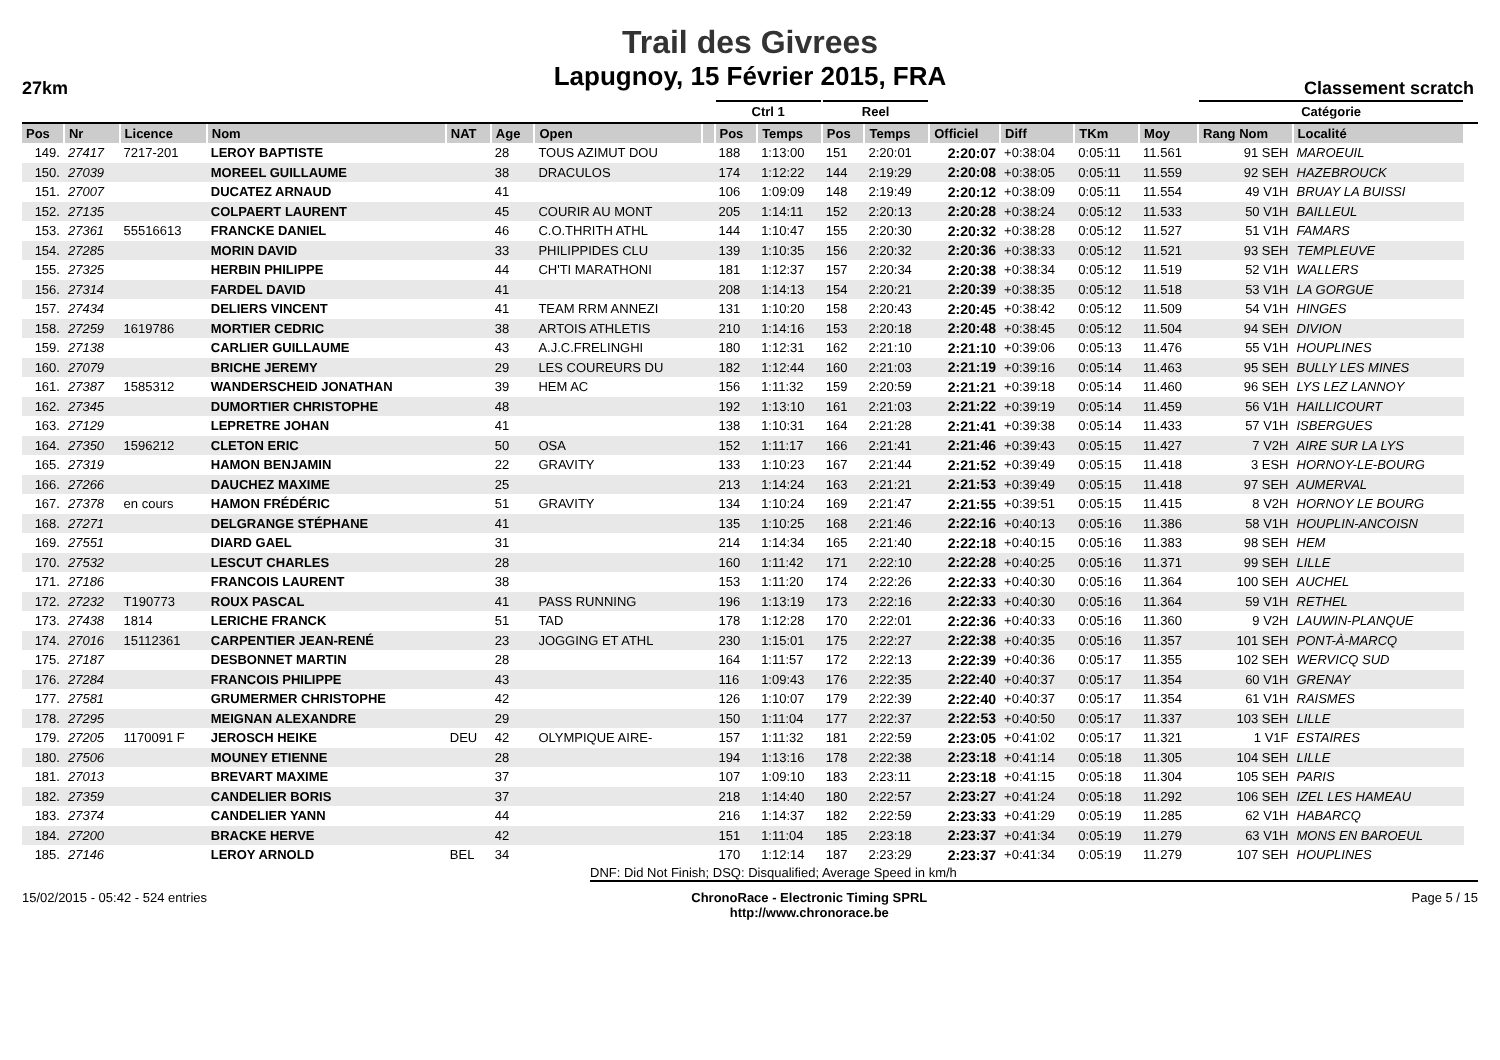27km
Trail des Givrees
Lapugnoy, 15 Février 2015, FRA
Classement scratch
| | | | | | | | | Ctrl 1 | | Reel | | | | | | Catégorie | | |
| --- | --- | --- | --- | --- | --- | --- | --- | --- | --- | --- | --- | --- | --- | --- | --- | --- | --- | --- |
| Pos | Nr | Licence | Nom | NAT | Age | Open | | Pos | Temps | Pos | Temps | Officiel | Diff | TKm | Moy | Rang Nom | Localité | |
| 149. | 27417 | 7217-201 | LEROY BAPTISTE | | 28 | TOUS AZIMUT DOU | | 188 | 1:13:00 | 151 | 2:20:01 | 2:20:07 | +0:38:04 | 0:05:11 | 11.561 | 91 SEH | MAROEUIL | |
| 150. | 27039 | | MOREEL GUILLAUME | | 38 | DRACULOS | | 174 | 1:12:22 | 144 | 2:19:29 | 2:20:08 | +0:38:05 | 0:05:11 | 11.559 | 92 SEH | HAZEBROUCK | |
| 151. | 27007 | | DUCATEZ ARNAUD | | 41 | | | 106 | 1:09:09 | 148 | 2:19:49 | 2:20:12 | +0:38:09 | 0:05:11 | 11.554 | 49 V1H | BRUAY LA BUISSI | |
| 152. | 27135 | | COLPAERT LAURENT | | 45 | COURIR AU MONT | | 205 | 1:14:11 | 152 | 2:20:13 | 2:20:28 | +0:38:24 | 0:05:12 | 11.533 | 50 V1H | BAILLEUL | |
| 153. | 27361 | 55516613 | FRANCKE DANIEL | | 46 | C.O.THRITH ATHL | | 144 | 1:10:47 | 155 | 2:20:30 | 2:20:32 | +0:38:28 | 0:05:12 | 11.527 | 51 V1H | FAMARS | |
| 154. | 27285 | | MORIN DAVID | | 33 | PHILIPPIDES CLU | | 139 | 1:10:35 | 156 | 2:20:32 | 2:20:36 | +0:38:33 | 0:05:12 | 11.521 | 93 SEH | TEMPLEUVE | |
| 155. | 27325 | | HERBIN PHILIPPE | | 44 | CH'TI MARATHONI | | 181 | 1:12:37 | 157 | 2:20:34 | 2:20:38 | +0:38:34 | 0:05:12 | 11.519 | 52 V1H | WALLERS | |
| 156. | 27314 | | FARDEL DAVID | | 41 | | | 208 | 1:14:13 | 154 | 2:20:21 | 2:20:39 | +0:38:35 | 0:05:12 | 11.518 | 53 V1H | LA GORGUE | |
| 157. | 27434 | | DELIERS VINCENT | | 41 | TEAM RRM ANNEZI | | 131 | 1:10:20 | 158 | 2:20:43 | 2:20:45 | +0:38:42 | 0:05:12 | 11.509 | 54 V1H | HINGES | |
| 158. | 27259 | 1619786 | MORTIER CEDRIC | | 38 | ARTOIS ATHLETIS | | 210 | 1:14:16 | 153 | 2:20:18 | 2:20:48 | +0:38:45 | 0:05:12 | 11.504 | 94 SEH | DIVION | |
| 159. | 27138 | | CARLIER GUILLAUME | | 43 | A.J.C.FRELINGHI | | 180 | 1:12:31 | 162 | 2:21:10 | 2:21:10 | +0:39:06 | 0:05:13 | 11.476 | 55 V1H | HOUPLINES | |
| 160. | 27079 | | BRICHE JEREMY | | 29 | LES COUREURS DU | | 182 | 1:12:44 | 160 | 2:21:03 | 2:21:19 | +0:39:16 | 0:05:14 | 11.463 | 95 SEH | BULLY LES MINES | |
| 161. | 27387 | 1585312 | WANDERSCHEID JONATHAN | | 39 | HEM AC | | 156 | 1:11:32 | 159 | 2:20:59 | 2:21:21 | +0:39:18 | 0:05:14 | 11.460 | 96 SEH | LYS LEZ LANNOY | |
| 162. | 27345 | | DUMORTIER CHRISTOPHE | | 48 | | | 192 | 1:13:10 | 161 | 2:21:03 | 2:21:22 | +0:39:19 | 0:05:14 | 11.459 | 56 V1H | HAILLICOURT | |
| 163. | 27129 | | LEPRETRE JOHAN | | 41 | | | 138 | 1:10:31 | 164 | 2:21:28 | 2:21:41 | +0:39:38 | 0:05:14 | 11.433 | 57 V1H | ISBERGUES | |
| 164. | 27350 | 1596212 | CLETON ERIC | | 50 | OSA | | 152 | 1:11:17 | 166 | 2:21:41 | 2:21:46 | +0:39:43 | 0:05:15 | 11.427 | 7 V2H | AIRE SUR LA LYS | |
| 165. | 27319 | | HAMON BENJAMIN | | 22 | GRAVITY | | 133 | 1:10:23 | 167 | 2:21:44 | 2:21:52 | +0:39:49 | 0:05:15 | 11.418 | 3 ESH | HORNOY-LE-BOURG | |
| 166. | 27266 | | DAUCHEZ MAXIME | | 25 | | | 213 | 1:14:24 | 163 | 2:21:21 | 2:21:53 | +0:39:49 | 0:05:15 | 11.418 | 97 SEH | AUMERVAL | |
| 167. | 27378 | en cours | HAMON FRÉDÉRIC | | 51 | GRAVITY | | 134 | 1:10:24 | 169 | 2:21:47 | 2:21:55 | +0:39:51 | 0:05:15 | 11.415 | 8 V2H | HORNOY LE BOURG | |
| 168. | 27271 | | DELGRANGE STÉPHANE | | 41 | | | 135 | 1:10:25 | 168 | 2:21:46 | 2:22:16 | +0:40:13 | 0:05:16 | 11.386 | 58 V1H | HOUPLIN-ANCOISN | |
| 169. | 27551 | | DIARD GAEL | | 31 | | | 214 | 1:14:34 | 165 | 2:21:40 | 2:22:18 | +0:40:15 | 0:05:16 | 11.383 | 98 SEH | HEM | |
| 170. | 27532 | | LESCUT CHARLES | | 28 | | | 160 | 1:11:42 | 171 | 2:22:10 | 2:22:28 | +0:40:25 | 0:05:16 | 11.371 | 99 SEH | LILLE | |
| 171. | 27186 | | FRANCOIS LAURENT | | 38 | | | 153 | 1:11:20 | 174 | 2:22:26 | 2:22:33 | +0:40:30 | 0:05:16 | 11.364 | 100 SEH | AUCHEL | |
| 172. | 27232 | T190773 | ROUX PASCAL | | 41 | PASS RUNNING | | 196 | 1:13:19 | 173 | 2:22:16 | 2:22:33 | +0:40:30 | 0:05:16 | 11.364 | 59 V1H | RETHEL | |
| 173. | 27438 | 1814 | LERICHE FRANCK | | 51 | TAD | | 178 | 1:12:28 | 170 | 2:22:01 | 2:22:36 | +0:40:33 | 0:05:16 | 11.360 | 9 V2H | LAUWIN-PLANQUE | |
| 174. | 27016 | 15112361 | CARPENTIER JEAN-RENÉ | | 23 | JOGGING ET ATHL | | 230 | 1:15:01 | 175 | 2:22:27 | 2:22:38 | +0:40:35 | 0:05:16 | 11.357 | 101 SEH | PONT-À-MARCQ | |
| 175. | 27187 | | DESBONNET MARTIN | | 28 | | | 164 | 1:11:57 | 172 | 2:22:13 | 2:22:39 | +0:40:36 | 0:05:17 | 11.355 | 102 SEH | WERVICQ SUD | |
| 176. | 27284 | | FRANCOIS PHILIPPE | | 43 | | | 116 | 1:09:43 | 176 | 2:22:35 | 2:22:40 | +0:40:37 | 0:05:17 | 11.354 | 60 V1H | GRENAY | |
| 177. | 27581 | | GRUMERMER CHRISTOPHE | | 42 | | | 126 | 1:10:07 | 179 | 2:22:39 | 2:22:40 | +0:40:37 | 0:05:17 | 11.354 | 61 V1H | RAISMES | |
| 178. | 27295 | | MEIGNAN ALEXANDRE | | 29 | | | 150 | 1:11:04 | 177 | 2:22:37 | 2:22:53 | +0:40:50 | 0:05:17 | 11.337 | 103 SEH | LILLE | |
| 179. | 27205 | 1170091 F | JEROSCH HEIKE | DEU | 42 | OLYMPIQUE AIRE- | | 157 | 1:11:32 | 181 | 2:22:59 | 2:23:05 | +0:41:02 | 0:05:17 | 11.321 | 1 V1F | ESTAIRES | |
| 180. | 27506 | | MOUNEY ETIENNE | | 28 | | | 194 | 1:13:16 | 178 | 2:22:38 | 2:23:18 | +0:41:14 | 0:05:18 | 11.305 | 104 SEH | LILLE | |
| 181. | 27013 | | BREVART MAXIME | | 37 | | | 107 | 1:09:10 | 183 | 2:23:11 | 2:23:18 | +0:41:15 | 0:05:18 | 11.304 | 105 SEH | PARIS | |
| 182. | 27359 | | CANDELIER BORIS | | 37 | | | 218 | 1:14:40 | 180 | 2:22:57 | 2:23:27 | +0:41:24 | 0:05:18 | 11.292 | 106 SEH | IZEL LES HAMEAU | |
| 183. | 27374 | | CANDELIER YANN | | 44 | | | 216 | 1:14:37 | 182 | 2:22:59 | 2:23:33 | +0:41:29 | 0:05:19 | 11.285 | 62 V1H | HABARCQ | |
| 184. | 27200 | | BRACKE HERVE | | 42 | | | 151 | 1:11:04 | 185 | 2:23:18 | 2:23:37 | +0:41:34 | 0:05:19 | 11.279 | 63 V1H | MONS EN BAROEUL | |
| 185. | 27146 | | LEROY ARNOLD | BEL | 34 | | | 170 | 1:12:14 | 187 | 2:23:29 | 2:23:37 | +0:41:34 | 0:05:19 | 11.279 | 107 SEH | HOUPLINES | |
DNF: Did Not Finish; DSQ: Disqualified; Average Speed in km/h
15/02/2015 - 05:42 - 524 entries ChronoRace - Electronic Timing SPRL
http://www.chronorace.be Page 5 / 15